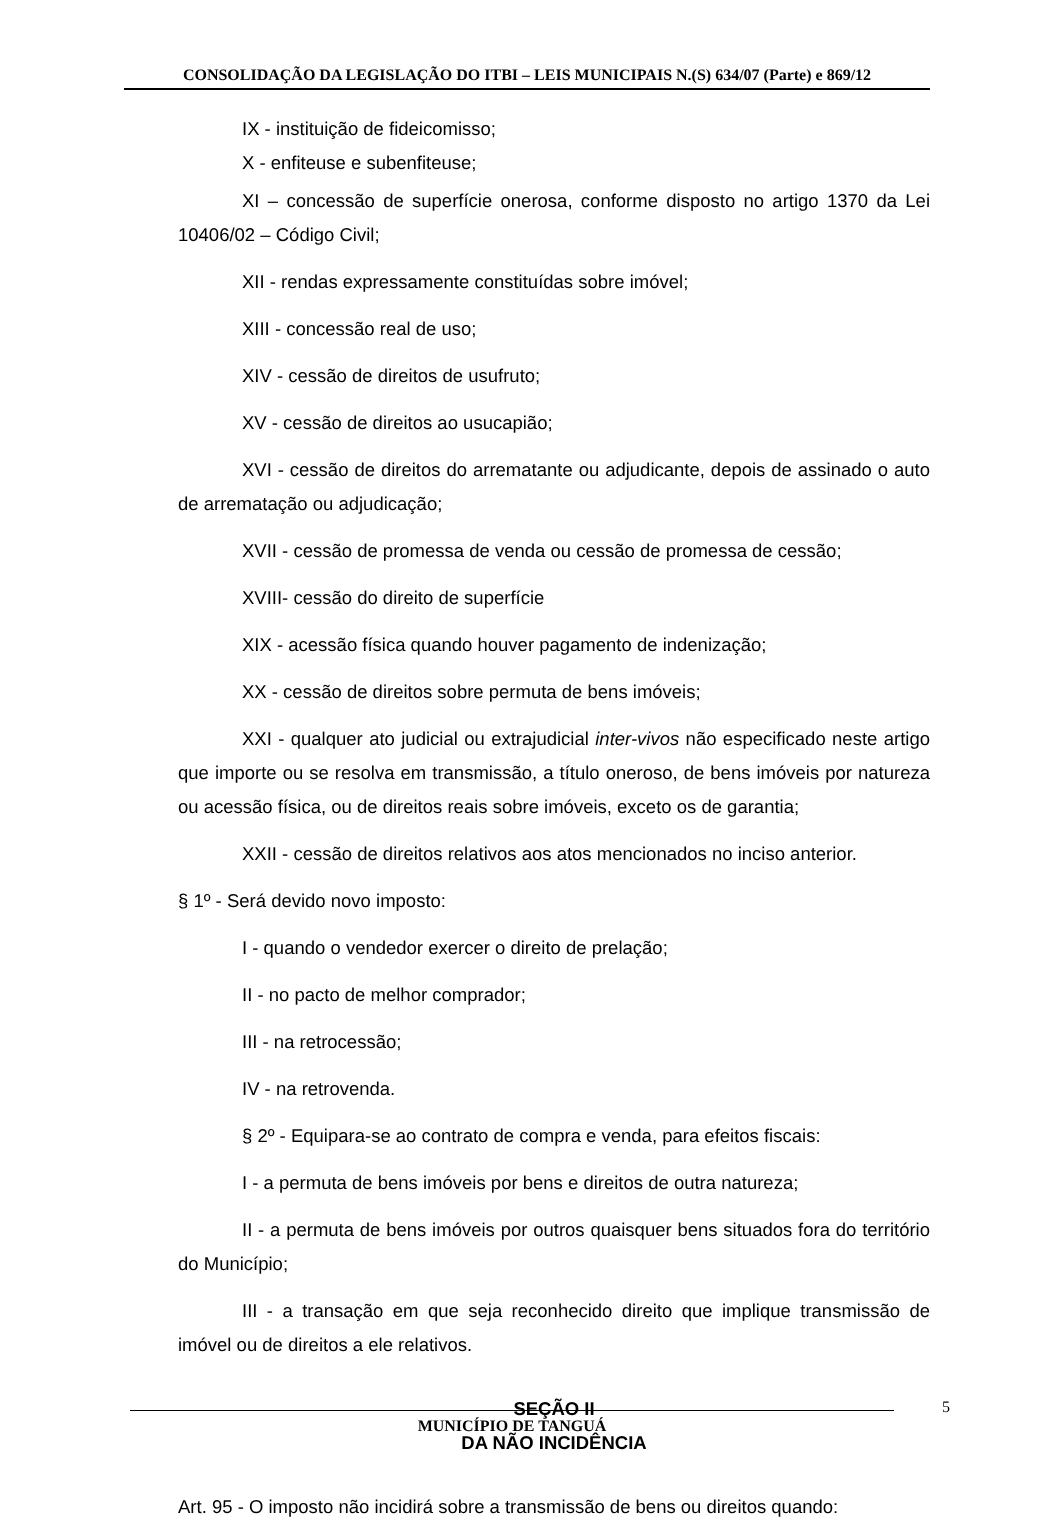CONSOLIDAÇÃO DA LEGISLAÇÃO DO ITBI – LEIS MUNICIPAIS N.(S) 634/07 (Parte) e 869/12
IX - instituição de fideicomisso;
X - enfiteuse e subenfiteuse;
XI – concessão de superfície onerosa, conforme disposto no artigo 1370 da Lei 10406/02 – Código Civil;
XII - rendas expressamente constituídas sobre imóvel;
XIII - concessão real de uso;
XIV - cessão de direitos de usufruto;
XV - cessão de direitos ao usucapião;
XVI - cessão de direitos do arrematante ou adjudicante, depois de assinado o auto de arrematação ou adjudicação;
XVII - cessão de promessa de venda ou cessão de promessa de cessão;
XVIII- cessão do direito de superfície
XIX - acessão física quando houver pagamento de indenização;
XX - cessão de direitos sobre permuta de bens imóveis;
XXI - qualquer ato judicial ou extrajudicial inter-vivos não especificado neste artigo que importe ou se resolva em transmissão, a título oneroso, de bens imóveis por natureza ou acessão física, ou de direitos reais sobre imóveis, exceto os de garantia;
XXII - cessão de direitos relativos aos atos mencionados no inciso anterior.
§ 1º - Será devido novo imposto:
I - quando o vendedor exercer o direito de prelação;
II - no pacto de melhor comprador;
III - na retrocessão;
IV - na retrovenda.
§ 2º - Equipara-se ao contrato de compra e venda, para efeitos fiscais:
I - a permuta de bens imóveis por bens e direitos de outra natureza;
II - a permuta de bens imóveis por outros quaisquer bens situados fora do território do Município;
III - a transação em que seja reconhecido direito que implique transmissão de imóvel ou de direitos a ele relativos.
SEÇÃO II
DA NÃO INCIDÊNCIA
Art. 95 - O imposto não incidirá sobre a transmissão de bens ou direitos quando:
5
MUNICÍPIO DE TANGUÁ